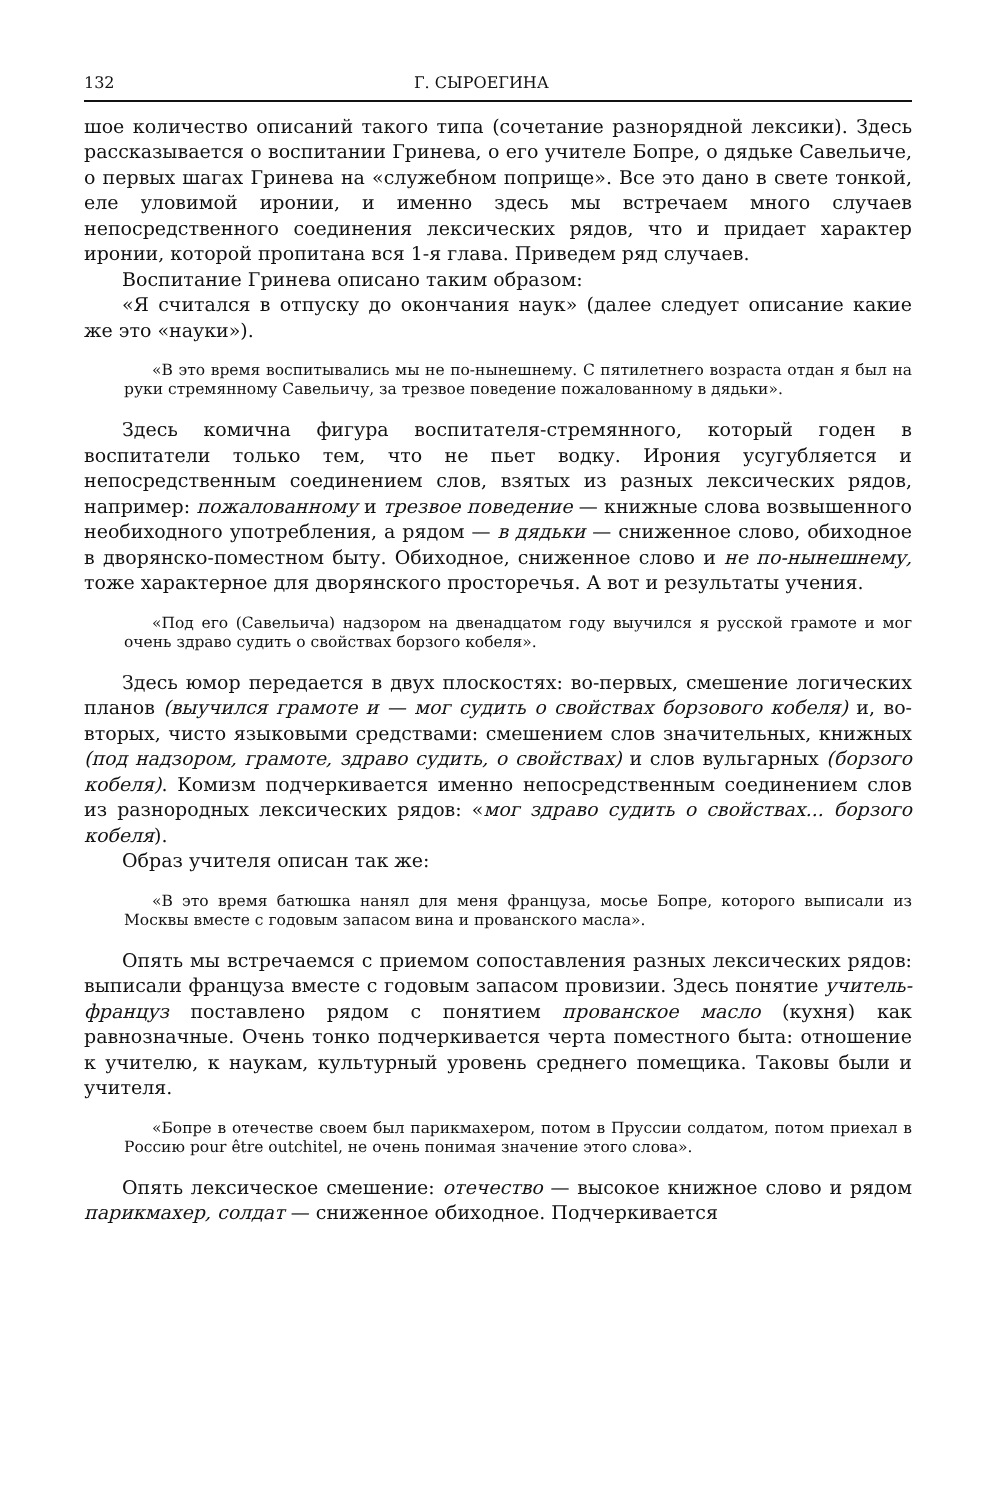132 Г. СЫРОЕГИНА
шое количество описаний такого типа (сочетание разнорядной лексики). Здесь рассказывается о воспитании Гринева, о его учителе Бопре, о дядьке Савельиче, о первых шагах Гринева на «служебном поприще». Все это дано в свете тонкой, еле уловимой иронии, и именно здесь мы встречаем много случаев непосредственного соединения лексических рядов, что и придает характер иронии, которой пропитана вся 1-я глава. Приведем ряд случаев.
Воспитание Гринева описано таким образом:
«Я считался в отпуску до окончания наук» (далее следует описание какие же это «науки»).
«В это время воспитывались мы не по-нынешнему. С пятилетнего возраста отдан я был на руки стремянному Савельичу, за трезвое поведение пожалованному в дядьки».
Здесь комична фигура воспитателя-стремянного, который годен в воспитатели только тем, что не пьет водку. Ирония усугубляется и непосредственным соединением слов, взятых из разных лексических рядов, например: пожалованному и трезвое поведение — книжные слова возвышенного необиходного употребления, а рядом — в дядьки — сниженное слово, обиходное в дворянско-поместном быту. Обиходное, сниженное слово и не по-нынешнему, тоже характерное для дворянского просторечья. А вот и результаты учения.
«Под его (Савельича) надзором на двенадцатом году выучился я русской грамоте и мог очень здраво судить о свойствах борзого кобеля».
Здесь юмор передается в двух плоскостях: во-первых, смешение логических планов (выучился грамоте и — мог судить о свойствах борзового кобеля) и, во-вторых, чисто языковыми средствами: смешением слов значительных, книжных (под надзором, грамоте, здраво судить, о свойствах) и слов вульгарных (борзого кобеля). Комизм подчеркивается именно непосредственным соединением слов из разнородных лексических рядов: «мог здраво судить о свойствах... борзого кобеля).
Образ учителя описан так же:
«В это время батюшка нанял для меня француза, мосье Бопре, которого выписали из Москвы вместе с годовым запасом вина и прованского масла».
Опять мы встречаемся с приемом сопоставления разных лексических рядов: выписали француза вместе с годовым запасом провизии. Здесь понятие учитель-француз поставлено рядом с понятием прованское масло (кухня) как равнозначные. Очень тонко подчеркивается черта поместного быта: отношение к учителю, к наукам, культурный уровень среднего помещика. Таковы были и учителя.
«Бопре в отечестве своем был парикмахером, потом в Пруссии солдатом, потом приехал в Россию pour être outchitel, не очень понимая значение этого слова».
Опять лексическое смешение: отечество — высокое книжное слово и рядом парикмахер, солдат — сниженное обиходное. Подчеркивается